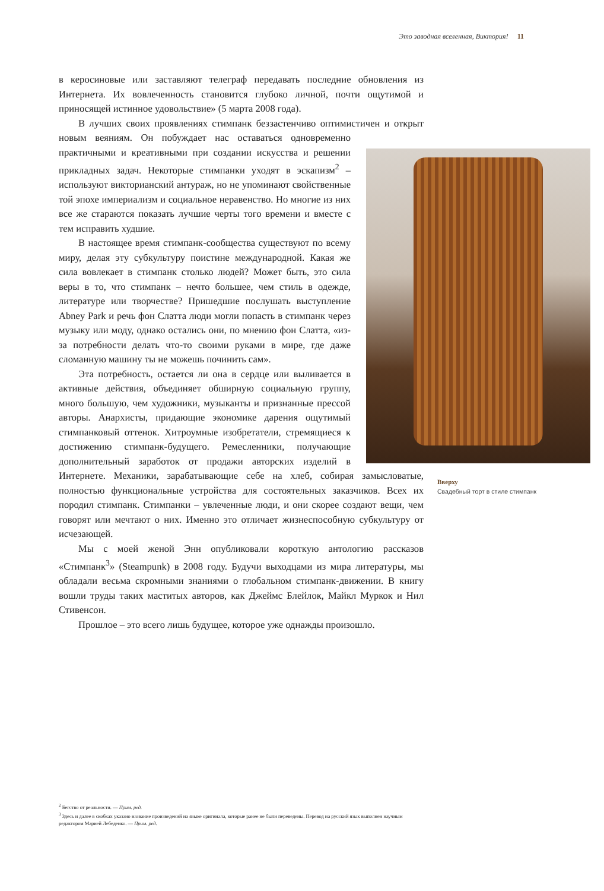Это заводная вселенная, Виктория! 11
в керосиновые или заставляют телеграф передавать последние обновления из Интернета. Их вовлеченность становится глубоко личной, почти ощутимой и приносящей истинное удовольствие» (5 марта 2008 года).
В лучших своих проявлениях стимпанк беззастенчиво оптимистичен и открыт новым веяниям. Он побуждает нас оставаться одновременно практичными и креативными при создании искусства и решении прикладных задач. Некоторые стимпанки уходят в эскапизм<sup>2</sup> – используют викторианский антураж, но не упоминают свойственные той эпохе империализм и социальное неравенство. Но многие из них все же стараются показать лучшие черты того времени и вместе с тем исправить худшие.
В настоящее время стимпанк-сообщества существуют по всему миру, делая эту субкультуру поистине международной. Какая же сила вовлекает в стимпанк столько людей? Может быть, это сила веры в то, что стимпанк – нечто большее, чем стиль в одежде, литературе или творчестве? Пришедшие послушать выступление Abney Park и речь фон Слатта люди могли попасть в стимпанк через музыку или моду, однако остались они, по мнению фон Слатта, «из-за потребности делать что-то своими руками в мире, где даже сломанную машину ты не можешь починить сам».
Эта потребность, остается ли она в сердце или выливается в активные действия, объединяет обширную социальную группу, много большую, чем художники, музыканты и признанные прессой авторы. Анархисты, придающие экономике дарения ощутимый стимпанковый оттенок. Хитроумные изобретатели, стремящиеся к достижению стимпанк-будущего. Ремесленники, получающие дополнительный заработок от продажи авторских изделий в Интернете. Механики, зарабатывающие себе на хлеб, собирая замысловатые, полностью функциональные устройства для состоятельных заказчиков. Всех их породил стимпанк. Стимпанки – увлеченные люди, и они скорее создают вещи, чем говорят или мечтают о них. Именно это отличает жизнеспособную субкультуру от исчезающей.
Мы с моей женой Энн опубликовали короткую антологию рассказов «Стимпанк<sup>3</sup>» (Steampunk) в 2008 году. Будучи выходцами из мира литературы, мы обладали весьма скромными знаниями о глобальном стимпанк-движении. В книгу вошли труды таких маститых авторов, как Джеймс Блейлок, Майкл Муркок и Нил Стивенсон.
Прошлое – это всего лишь будущее, которое уже однажды произошло.
Вверху
Свадебный торт в стиле стимпанк
<sup>2</sup> Бегство от реальности. — Прим. ред.
<sup>3</sup> Здесь и далее в скобках указано название произведений на языке оригинала, которые ранее не были переведены. Перевод на русский язык выполнен научным редактором Марией Лебеденко. — Прим. ред.